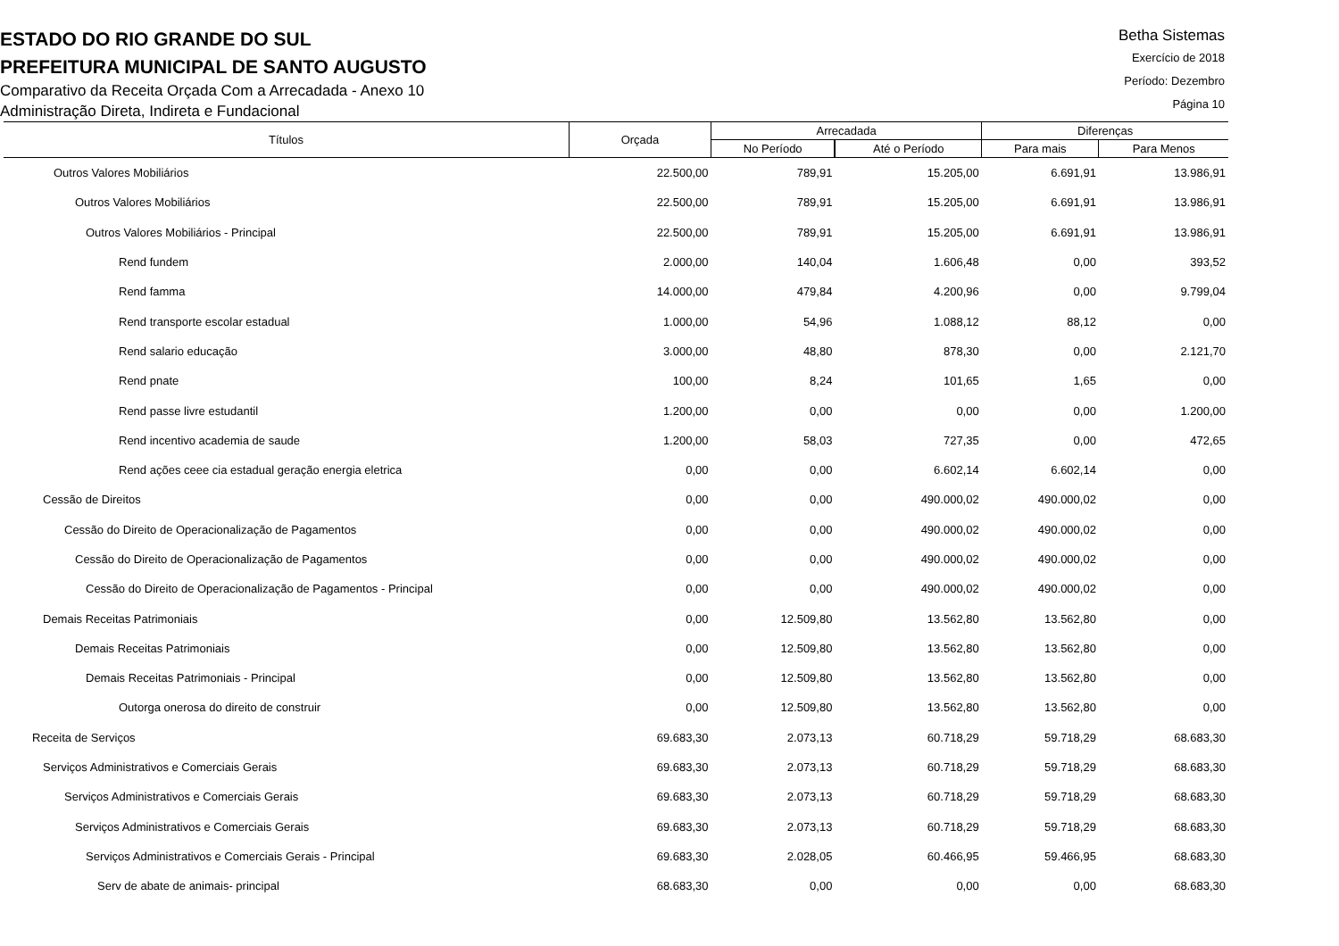ESTADO DO RIO GRANDE DO SUL
PREFEITURA MUNICIPAL DE SANTO AUGUSTO
Comparativo da Receita Orçada Com a Arrecadada - Anexo 10
Administração Direta, Indireta e Fundacional
Betha Sistemas
Exercício de 2018
Período: Dezembro
Página 10
| Títulos | Orçada | Arrecadada | | Diferenças | |
| --- | --- | --- | --- | --- | --- |
| | | No Período | Até o Período | Para mais | Para Menos |
| Outros Valores Mobiliários | 22.500,00 | 789,91 | 15.205,00 | 6.691,91 | 13.986,91 |
| Outros Valores Mobiliários | 22.500,00 | 789,91 | 15.205,00 | 6.691,91 | 13.986,91 |
| Outros Valores Mobiliários - Principal | 22.500,00 | 789,91 | 15.205,00 | 6.691,91 | 13.986,91 |
| Rend fundem | 2.000,00 | 140,04 | 1.606,48 | 0,00 | 393,52 |
| Rend famma | 14.000,00 | 479,84 | 4.200,96 | 0,00 | 9.799,04 |
| Rend transporte escolar estadual | 1.000,00 | 54,96 | 1.088,12 | 88,12 | 0,00 |
| Rend salario educação | 3.000,00 | 48,80 | 878,30 | 0,00 | 2.121,70 |
| Rend pnate | 100,00 | 8,24 | 101,65 | 1,65 | 0,00 |
| Rend passe livre estudantil | 1.200,00 | 0,00 | 0,00 | 0,00 | 1.200,00 |
| Rend incentivo academia de saude | 1.200,00 | 58,03 | 727,35 | 0,00 | 472,65 |
| Rend ações ceee cia estadual geração energia eletrica | 0,00 | 0,00 | 6.602,14 | 6.602,14 | 0,00 |
| Cessão de Direitos | 0,00 | 0,00 | 490.000,02 | 490.000,02 | 0,00 |
| Cessão do Direito de Operacionalização de Pagamentos | 0,00 | 0,00 | 490.000,02 | 490.000,02 | 0,00 |
| Cessão do Direito de Operacionalização de Pagamentos | 0,00 | 0,00 | 490.000,02 | 490.000,02 | 0,00 |
| Cessão do Direito de Operacionalização de Pagamentos - Principal | 0,00 | 0,00 | 490.000,02 | 490.000,02 | 0,00 |
| Demais Receitas Patrimoniais | 0,00 | 12.509,80 | 13.562,80 | 13.562,80 | 0,00 |
| Demais Receitas Patrimoniais | 0,00 | 12.509,80 | 13.562,80 | 13.562,80 | 0,00 |
| Demais Receitas Patrimoniais - Principal | 0,00 | 12.509,80 | 13.562,80 | 13.562,80 | 0,00 |
| Outorga onerosa do direito de construir | 0,00 | 12.509,80 | 13.562,80 | 13.562,80 | 0,00 |
| Receita de Serviços | 69.683,30 | 2.073,13 | 60.718,29 | 59.718,29 | 68.683,30 |
| Serviços Administrativos e Comerciais Gerais | 69.683,30 | 2.073,13 | 60.718,29 | 59.718,29 | 68.683,30 |
| Serviços Administrativos e Comerciais Gerais | 69.683,30 | 2.073,13 | 60.718,29 | 59.718,29 | 68.683,30 |
| Serviços Administrativos e Comerciais Gerais | 69.683,30 | 2.073,13 | 60.718,29 | 59.718,29 | 68.683,30 |
| Serviços Administrativos e Comerciais Gerais - Principal | 69.683,30 | 2.028,05 | 60.466,95 | 59.466,95 | 68.683,30 |
| Serv de abate de animais- principal | 68.683,30 | 0,00 | 0,00 | 0,00 | 68.683,30 |